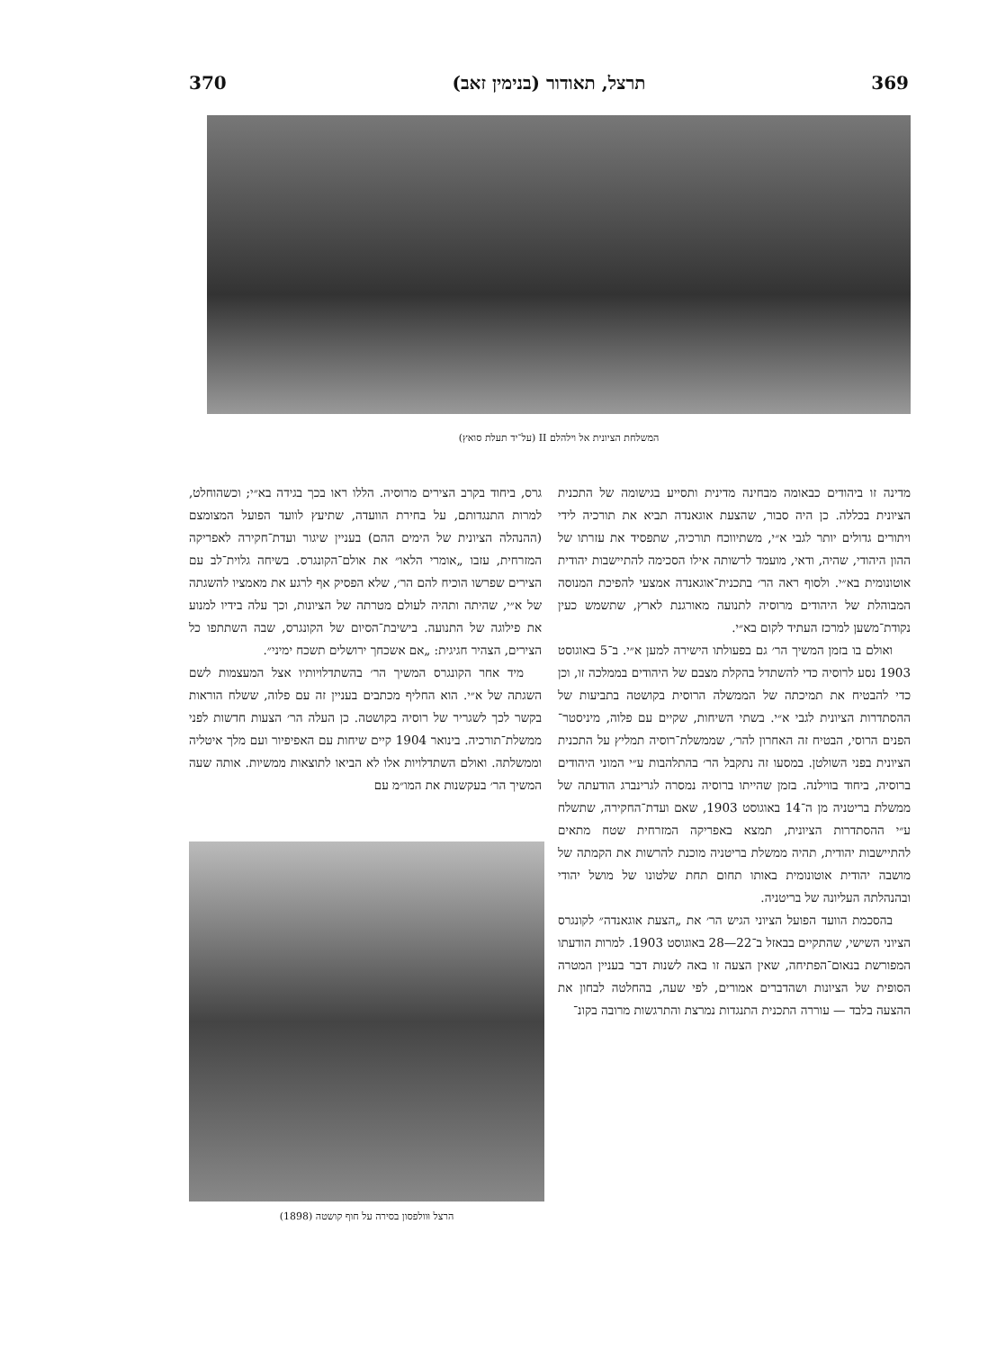369 תרצל, תאודור (בנימין זאב) 370
המשלחת הציונית אל וילהלם II (על־יד תעלת סואץ)
מדינה זו ביהודים כבאומה מבחינה מדינית ותסייע בגישומה של התכנית הציונית בכללה. כן היה סבור, שהצעת אוגאנדה תביא את תורכיה לידי ויתורים גדולים יותר לגבי א״י, משתיווכח תורכיה, שתפסיד את עזרתו של ההון היהודי, שהיה, ודאי, מועמד לרשותה אילו הסכימה להתיישבות יהודית אוטונומית בא״י. ולסוף ראה הר׳ בתכנית־אוגאנדה אמצעי להפיכת המנוסה המבוהלת של היהודים מרוסיה לתנועה מאורגנת לארץ, שתשמש כעין נקודת־משען למרכז העתיד לקום בא״י.
ואולם בו בזמן המשיך הר׳ גם בפעולתו הישירה למען א״י. ב־5 באוגוסט 1903 נסע לרוסיה כדי להשתדל בהקלת מצבם של היהודים בממלכה זו, וכן כדי להבטיח את תמיכתה של הממשלה הרוסית בקושטה בתביעות של ההסתדרות הציונית לגבי א״י. בשתי השיחות, שקיים עם פלוה, מיניסטר־הפנים הרוסי, הבטיח זה האחרון להר׳, שממשלת־רוסיה תמליץ על התכנית הציונית בפני השולטן. במסעו זה נתקבל הר׳ בהתלהבות ע״י המוני היהודים ברוסיה, ביחוד בווילנה. בזמן שהייתו ברוסיה נמסרה לגרינברג הודעתה של ממשלת בריטניה מן ה־14 באוגוסט 1903, שאם ועדת־החקירה, שתשלח ע״י ההסתדרות הציונית, תמצא באפריקה המזרחית שטח מתאים להתיישבות יהודית, תהיה ממשלת בריטניה מוכנת להרשות את הקמתה של מושבה יהודית אוטונומית באותו תחום תחת שלטונו של מושל יהודי ובהנהלתה העליונה של בריטניה.
בהסכמת הוועד הפועל הציוני הגיש הר׳ את „הצעת אוגאנדה״ לקונגרס הציוני השישי, שהתקיים בבאזל ב־22—28 באוגוסט 1903. למרות הודעתו המפורשת בנאום־הפתיחה, שאין הצעה זו באה לשנות דבר בעניין המטרה הסופית של הציונות ושהדברים אמורים, לפי שעה, בהחלטה לבחון את ההצעה בלבד — עוררה התכנית התנגדות נמרצת והתרגשות מרובה בקונ־
גרס, ביחוד בקרב הצירים מרוסיה. הללו ראו בכך בגידה בא״י; וכשהוחלט, למרות התנגדותם, על בחירת הוועדה, שתיעץ לוועד הפועל המצומצם (ההנהלה הציונית של הימים ההם) בעניין שיגור ועדת־חקירה לאפריקה המזרחית, עזבו „אומרי הלאו״ את אולם־הקונגרס. בשיחה גלוית־לב עם הצירים שפרשו הוכיח להם הר׳, שלא הפסיק אף לרגע את מאמציו להשגתה של א״י, שהיתה ותהיה לעולם מטרתה של הציונות, וכך עלה בידיו למנוע את פילוגה של התנועה. בישיבת־הסיום של הקונגרס, שבה השתתפו כל הצירים, הצהיר חגיגית: „אם אשכחך ירושלים תשכח ימיני״.
מיד אחר הקונגרס המשיך הר׳ בהשתדלויותיו אצל המעצמות לשם השגתה של א״י. הוא החליף מכתבים בעניין זה עם פלוה, ששלח הוראות בקשר לכך לשגריר של רוסיה בקושטה. כן העלה הר׳ הצעות חדשות לפני ממשלת־תורכיה. בינואר 1904 קיים שיחות עם האפיפיור ועם מלך איטליה וממשלתה. ואולם השתדלויות אלו לא הביאו לתוצאות ממשיות. אותה שעה המשיך הר׳ בעקשנות את המו״מ עם
הרצל וּוולפסון בסירה על חוף קושטה (1898)